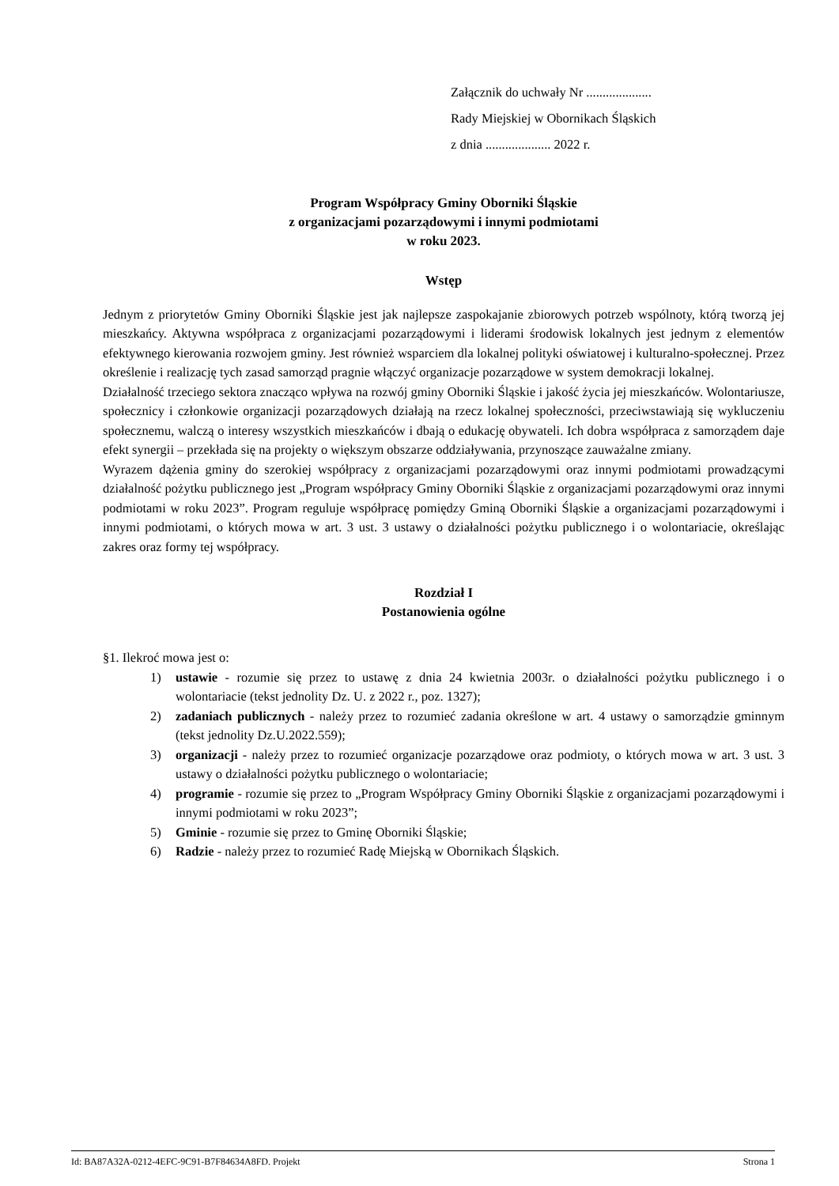Załącznik do uchwały Nr ....................
Rady Miejskiej w Obornikach Śląskich
z dnia .................... 2022 r.
Program Współpracy Gminy Oborniki Śląskie
z organizacjami pozarządowymi i innymi podmiotami
w roku 2023.
Wstęp
Jednym z priorytetów Gminy Oborniki Śląskie jest jak najlepsze zaspokajanie zbiorowych potrzeb wspólnoty, którą tworzą jej mieszkańcy. Aktywna współpraca z organizacjami pozarządowymi i liderami środowisk lokalnych jest jednym z elementów efektywnego kierowania rozwojem gminy. Jest również wsparciem dla lokalnej polityki oświatowej i kulturalno-społecznej. Przez określenie i realizację tych zasad samorząd pragnie włączyć organizacje pozarządowe w system demokracji lokalnej.
Działalność trzeciego sektora znacząco wpływa na rozwój gminy Oborniki Śląskie i jakość życia jej mieszkańców. Wolontariusze, społecznicy i członkowie organizacji pozarządowych działają na rzecz lokalnej społeczności, przeciwstawiają się wykluczeniu społecznemu, walczą o interesy wszystkich mieszkańców i dbają o edukację obywateli. Ich dobra współpraca z samorządem daje efekt synergii – przekłada się na projekty o większym obszarze oddziaływania, przynoszące zauważalne zmiany.
Wyrazem dążenia gminy do szerokiej współpracy z organizacjami pozarządowymi oraz innymi podmiotami prowadzącymi działalność pożytku publicznego jest „Program współpracy Gminy Oborniki Śląskie z organizacjami pozarządowymi oraz innymi podmiotami w roku 2023”. Program reguluje współpracę pomiędzy Gminą Oborniki Śląskie a organizacjami pozarządowymi i innymi podmiotami, o których mowa w art. 3 ust. 3 ustawy o działalności pożytku publicznego i o wolontariacie, określając zakres oraz formy tej współpracy.
Rozdział I
Postanowienia ogólne
§1. Ilekroć mowa jest o:
1) ustawie - rozumie się przez to ustawę z dnia 24 kwietnia 2003r. o działalności pożytku publicznego i o wolontariacie (tekst jednolity Dz. U. z 2022 r., poz. 1327);
2) zadaniach publicznych - należy przez to rozumieć zadania określone w art. 4 ustawy o samorządzie gminnym (tekst jednolity Dz.U.2022.559);
3) organizacji - należy przez to rozumieć organizacje pozarządowe oraz podmioty, o których mowa w art. 3 ust. 3 ustawy o działalności pożytku publicznego o wolontariacie;
4) programie - rozumie się przez to „Program Współpracy Gminy Oborniki Śląskie z organizacjami pozarządowymi i innymi podmiotami w roku 2023”;
5) Gminie - rozumie się przez to Gminę Oborniki Śląskie;
6) Radzie - należy przez to rozumieć Radę Miejską w Obornikach Śląskich.
Id: BA87A32A-0212-4EFC-9C91-B7F84634A8FD. Projekt Strona 1